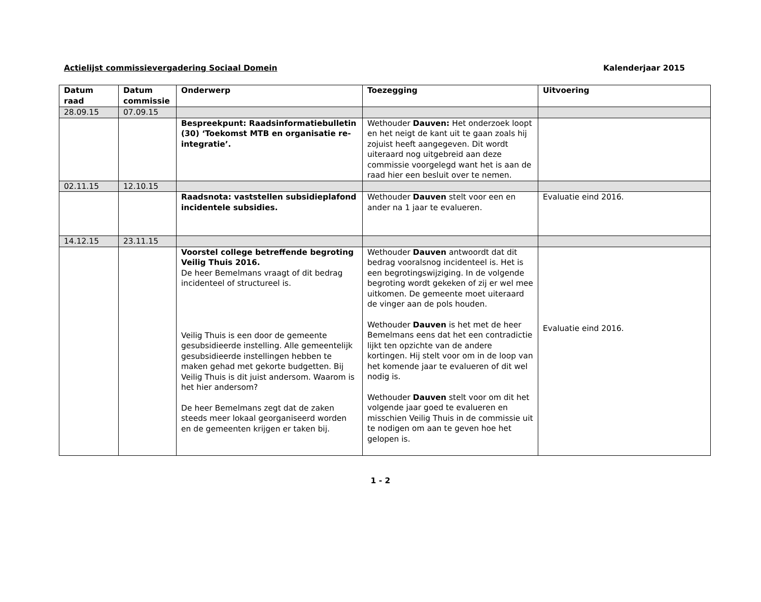Actielijst commissievergadering Sociaal Domein Kalenderjaar 2015
| Datum raad | Datum commissie | Onderwerp | Toezegging | Uitvoering |
| --- | --- | --- | --- | --- |
| 28.09.15 | 07.09.15 | | | |
| | | Bespreekpunt: Raadsinformatiebulletin (30) ‘Toekomst MTB en organisatie re-integratie’. | Wethouder Dauven: Het onderzoek loopt en het neigt de kant uit te gaan zoals hij zojuist heeft aangegeven. Dit wordt uiteraard nog uitgebreid aan deze commissie voorgelegd want het is aan de raad hier een besluit over te nemen. | |
| 02.11.15 | 12.10.15 | | | |
| | | Raadsnota: vaststellen subsidieplafond incidentele subsidies. | Wethouder Dauven stelt voor een en ander na 1 jaar te evalueren. | Evaluatie eind 2016. |
| 14.12.15 | 23.11.15 | | | |
| | | Voorstel college betreffende begroting Veilig Thuis 2016. De heer Bemelmans vraagt of dit bedrag incidenteel of structureel is. Veilig Thuis is een door de gemeente gesubsidieerde instelling. Alle gemeentelijk gesubsidieerde instellingen hebben te maken gehad met gekorte budgetten. Bij Veilig Thuis is dit juist andersom. Waarom is het hier andersom? De heer Bemelmans zegt dat de zaken steeds meer lokaal georganiseerd worden en de gemeenten krijgen er taken bij. | Wethouder Dauven antwoordt dat dit bedrag vooralsnog incidenteel is. Het is een begrotingswijziging. In de volgende begroting wordt gekeken of zij er wel mee uitkomen. De gemeente moet uiteraard de vinger aan de pols houden. Wethouder Dauven is het met de heer Bemelmans eens dat het een contradictie lijkt ten opzichte van de andere kortingen. Hij stelt voor om in de loop van het komende jaar te evalueren of dit wel nodig is. Wethouder Dauven stelt voor om dit het volgende jaar goed te evalueren en misschien Veilig Thuis in de commissie uit te nodigen om aan te geven hoe het gelopen is. | Evaluatie eind 2016. |
1 - 2